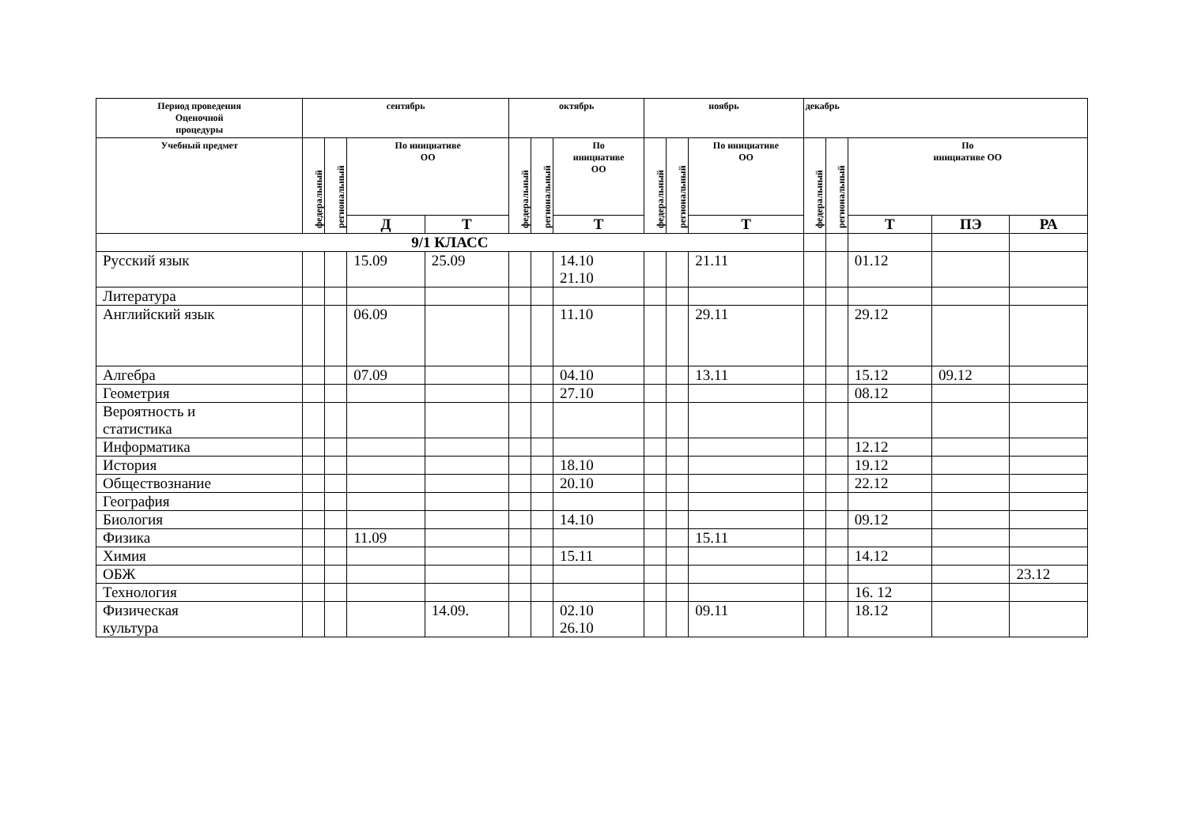| Период проведения Оценочной процедуры | сентябрь | | | | октябрь | | | ноябрь | | | декабрь | | | | |
| --- | --- | --- | --- | --- | --- | --- | --- | --- | --- | --- | --- | --- | --- | --- | --- |
| Учебный предмет | федеральный | региональный | По инициативе ОО | | федеральный | региональный | По инициативе ОО | федеральный | региональный | По инициативе ОО | федеральный | региональный | По инициативе ОО | | |
| | | | Д | Т | | | Т | | | Т | | | Т | ПЭ | РА |
| 9/1 КЛАСС | | | | | | | | | | | | | | | |
| Русский язык | | | 15.09 | 25.09 | | | 14.10 21.10 | | | 21.11 | | | 01.12 | | |
| Литература | | | | | | | | | | | | | | | |
| Английский язык | | | 06.09 | | | | 11.10 | | | 29.11 | | | 29.12 | | |
| Алгебра | | | 07.09 | | | | 04.10 | | | 13.11 | | | 15.12 | 09.12 | |
| Геометрия | | | | | | | 27.10 | | | | | | 08.12 | | |
| Вероятность и статистика | | | | | | | | | | | | | | | |
| Информатика | | | | | | | | | | | | | 12.12 | | |
| История | | | | | | | 18.10 | | | | | | 19.12 | | |
| Обществознание | | | | | | | 20.10 | | | | | | 22.12 | | |
| География | | | | | | | | | | | | | | | |
| Биология | | | | | | | 14.10 | | | | | | 09.12 | | |
| Физика | | | 11.09 | | | | | | | 15.11 | | | | | |
| Химия | | | | | | | 15.11 | | | | | | 14.12 | | |
| ОБЖ | | | | | | | | | | | | | | | 23.12 |
| Технология | | | | | | | | | | | | | 16. 12 | | |
| Физическая культура | | | | 14.09. | | | 02.10 26.10 | | | 09.11 | | | 18.12 | | |